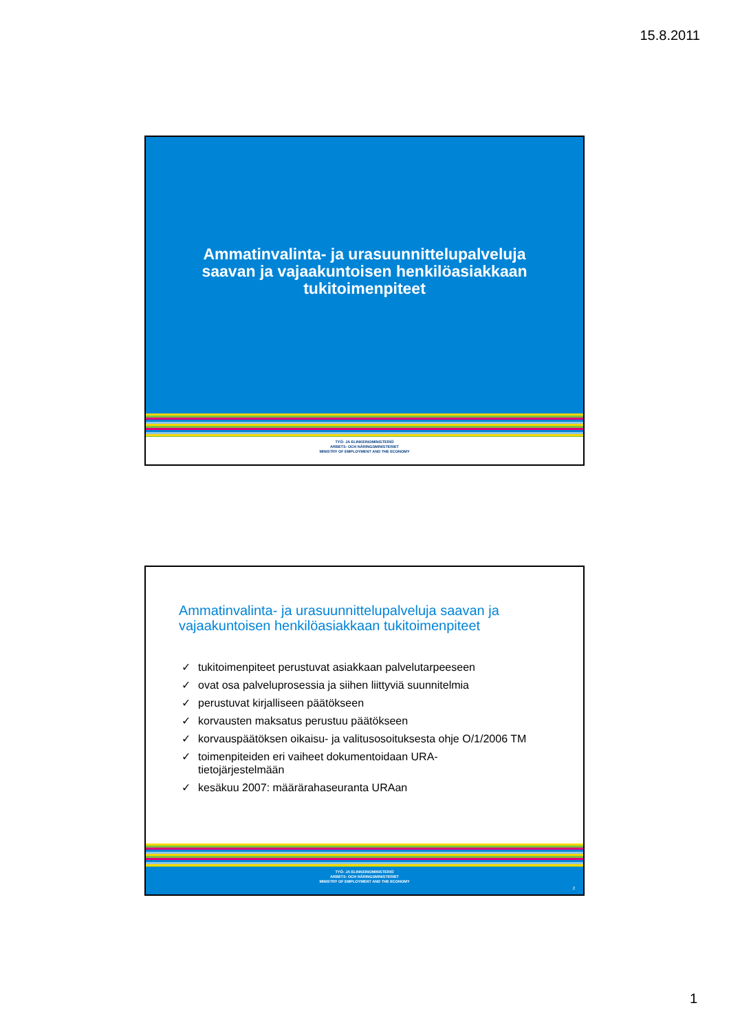15.8.2011
Ammatinvalinta- ja urasuunnittelupalveluja
saavan ja vajaakuntoisen henkilöasiakkaan
tukitoimenpiteet
TYÖ- JA ELINKEINOMINISTERIÖ
ARBETS- OCH NÄRINGSMINISTERIET
MINISTRY OF EMPLOYMENT AND THE ECONOMY
Ammatinvalinta- ja urasuunnittelupalveluja saavan ja
vajaakuntoisen henkilöasiakkaan tukitoimenpiteet
✓ tukitoimenpiteet perustuvat asiakkaan palvelutarpeeseen
✓ ovat osa palveluprosessia ja siihen liittyviä suunnitelmia
✓ perustuvat kirjalliseen päätökseen
✓ korvausten maksatus perustuu päätökseen
✓ korvauspäätöksen oikaisu- ja valitusosoituksesta ohje O/1/2006 TM
✓ toimenpiteiden eri vaiheet dokumentoidaan URA-
tietojärjestelmään
✓ kesäkuu 2007: määrärahaseuranta URAan
TYÖ- JA ELINKEINOMINISTERIÖ
ARBETS- OCH NÄRINGSMINISTERIET
MINISTRY OF EMPLOYMENT AND THE ECONOMY
2
1